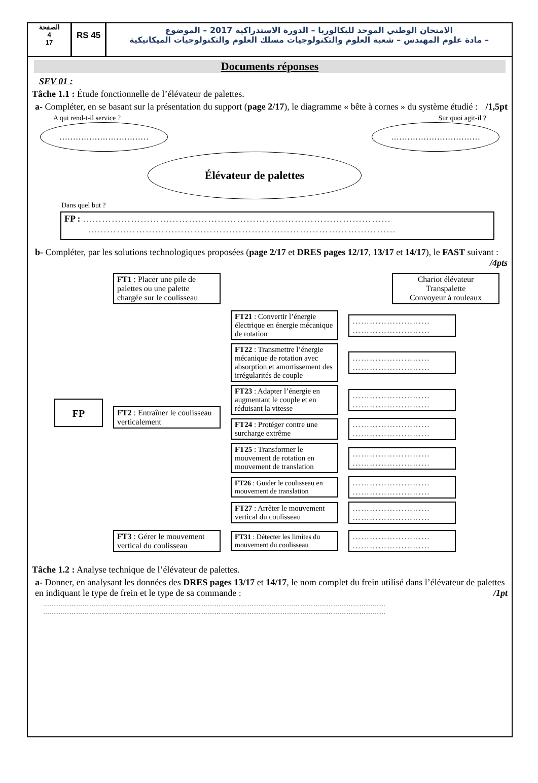الصفحة
4
17
RS 45
الامتحان الوطني الموحد للبكالوريا – الدورة الاستدراكية 2017 – الموضوع
– مادة علوم المهندس – شعبة العلوم والتكنولوجيات مسلك العلوم والتكنولوجيات الميكانيكية
Documents réponses
SEV 01 :
Tâche 1.1 : Étude fonctionnelle de l’élévateur de palettes.
a- Compléter, en se basant sur la présentation du support (page 2/17), le diagramme « bête à cornes » du système étudié : /1,5pt
A qui rend-t-il service ? Sur quoi agit-il ?
…………………………… ……………………………
Élévateur de palettes
Dans quel but ?
FP : ……………………………………………………………………………………
……………………………………………………………………………………
b- Compléter, par les solutions technologiques proposées (page 2/17 et DRES pages 12/17, 13/17 et 14/17), le FAST suivant : /4pts
FP
FT1 : Placer une pile de palettes ou une palette chargée sur le coulisseau
Chariot élévateur
Transpalette
Convoyeur à rouleaux
FT2 : Entraîner le coulisseau verticalement
FT21 : Convertir l’énergie électrique en énergie mécanique de rotation
………………………
………………………
FT22 : Transmettre l’énergie mécanique de rotation avec absorption et amortissement des irrégularités de couple
………………………
………………………
FT23 : Adapter l’énergie en augmentant le couple et en réduisant la vitesse
………………………
………………………
FT24 : Protéger contre une surcharge extrême
………………………
………………………
FT25 : Transformer le mouvement de rotation en mouvement de translation
………………………
………………………
FT26 : Guider le coulisseau en mouvement de translation
………………………
………………………
FT27 : Arrêter le mouvement vertical du coulisseau
………………………
………………………
FT3 : Gérer le mouvement vertical du coulisseau
FT31 : Détecter les limites du mouvement du coulisseau
………………………
………………………
Tâche 1.2 : Analyse technique de l’élévateur de palettes.
a- Donner, en analysant les données des DRES pages 13/17 et 14/17, le nom complet du frein utilisé dans l’élévateur de palettes en indiquant le type de frein et le type de sa commande : /1pt
…………………………………………………………………………………………………………………………………………
…………………………………………………………………………………………………………………………………………